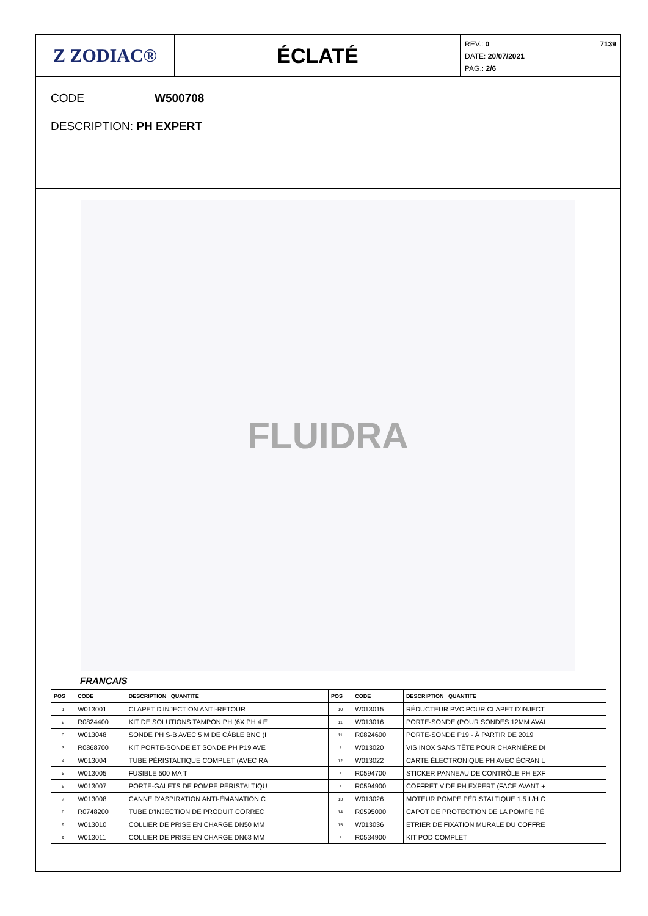Z ZODIAC® ÉCLATÉ
REV.: 0 7139
DATE: 20/07/2021
PAG.: 2/6
CODE W500708
DESCRIPTION: PH EXPERT
FLUIDRA
FRANCAIS
| POS | CODE | DESCRIPTION QUANTITE | POS | CODE | DESCRIPTION QUANTITE |
| --- | --- | --- | --- | --- | --- |
| 1 | W013001 | CLAPET D'INJECTION ANTI-RETOUR | 10 | W013015 | RÉDUCTEUR PVC POUR CLAPET D'INJECT |
| 2 | R0824400 | KIT DE SOLUTIONS TAMPON PH (6X PH 4 E | 11 | W013016 | PORTE-SONDE (POUR SONDES 12MM AVAI |
| 3 | W013048 | SONDE PH S-B AVEC 5 M DE CÂBLE BNC (I | 11 | R0824600 | PORTE-SONDE P19 - À PARTIR DE 2019 |
| 3 | R0868700 | KIT PORTE-SONDE ET SONDE PH P19 AVE | / | W013020 | VIS INOX SANS TÊTE POUR CHARNIÈRE DI |
| 4 | W013004 | TUBE PÉRISTALTIQUE COMPLET (AVEC RA | 12 | W013022 | CARTE ÉLECTRONIQUE PH AVEC ÉCRAN L |
| 5 | W013005 | FUSIBLE 500 MA T | / | R0594700 | STICKER PANNEAU DE CONTRÔLE PH EXF |
| 6 | W013007 | PORTE-GALETS DE POMPE PÉRISTALTIQU | / | R0594900 | COFFRET VIDE PH EXPERT (FACE AVANT + |
| 7 | W013008 | CANNE D'ASPIRATION ANTI-ÉMANATION C | 13 | W013026 | MOTEUR POMPE PÉRISTALTIQUE 1,5 L/H C |
| 8 | R0748200 | TUBE D'INJECTION DE PRODUIT CORREC | 14 | R0595000 | CAPOT DE PROTECTION DE LA POMPE PÉ |
| 9 | W013010 | COLLIER DE PRISE EN CHARGE DN50 MM | 15 | W013036 | ETRIER DE FIXATION MURALE DU COFFRE |
| 9 | W013011 | COLLIER DE PRISE EN CHARGE DN63 MM | / | R0534900 | KIT POD COMPLET |